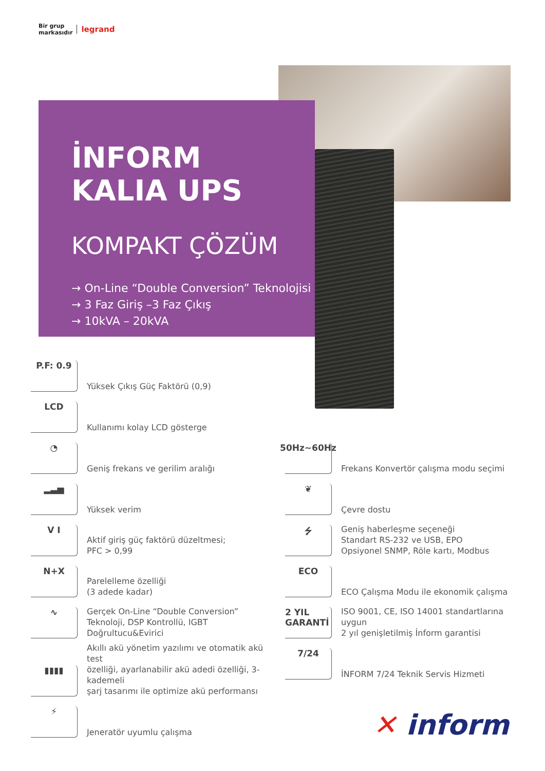Bir grup
markasıdır
legrand
İNFORM
KALIA UPS
KOMPAKT ÇÖZÜM
→ On-Line “Double Conversion” Teknolojisi
→ 3 Faz Giriş –3 Faz Çıkış
→ 10kVA – 20kVA
P.F: 0.9
Yüksek Çıkış Güç Faktörü (0,9)
LCD
Kullanımı kolay LCD gösterge
◔
Geniş frekans ve gerilim aralığı
▂▃▅
Yüksek verim
V I
Aktif giriş güç faktörü düzeltmesi;
PFC > 0,99
N+X
Parelelleme özelliği
(3 adede kadar)
∿
Gerçek On-Line “Double Conversion”
Teknoloji, DSP Kontrollü, IGBT
Doğrultucu&Evirici
▮▮▮▮
Akıllı akü yönetim yazılımı ve otomatik akü test
özelliği, ayarlanabilir akü adedi özelliği, 3-kademeli
şarj tasarımı ile optimize akü performansı
⚡
Jeneratör uyumlu çalışma
50Hz~60Hz
Frekans Konvertör çalışma modu seçimi
❦
Çevre dostu
⭍
Geniş haberleşme seçeneği
Standart RS-232 ve USB, EPO
Opsiyonel SNMP, Röle kartı, Modbus
ECO
ECO Çalışma Modu ile ekonomik çalışma
2 YIL GARANTİ
ISO 9001, CE, ISO 14001 standartlarına uygun
2 yıl genişletilmiş İnform garantisi
7/24
İNFORM 7/24 Teknik Servis Hizmeti
✕ inform